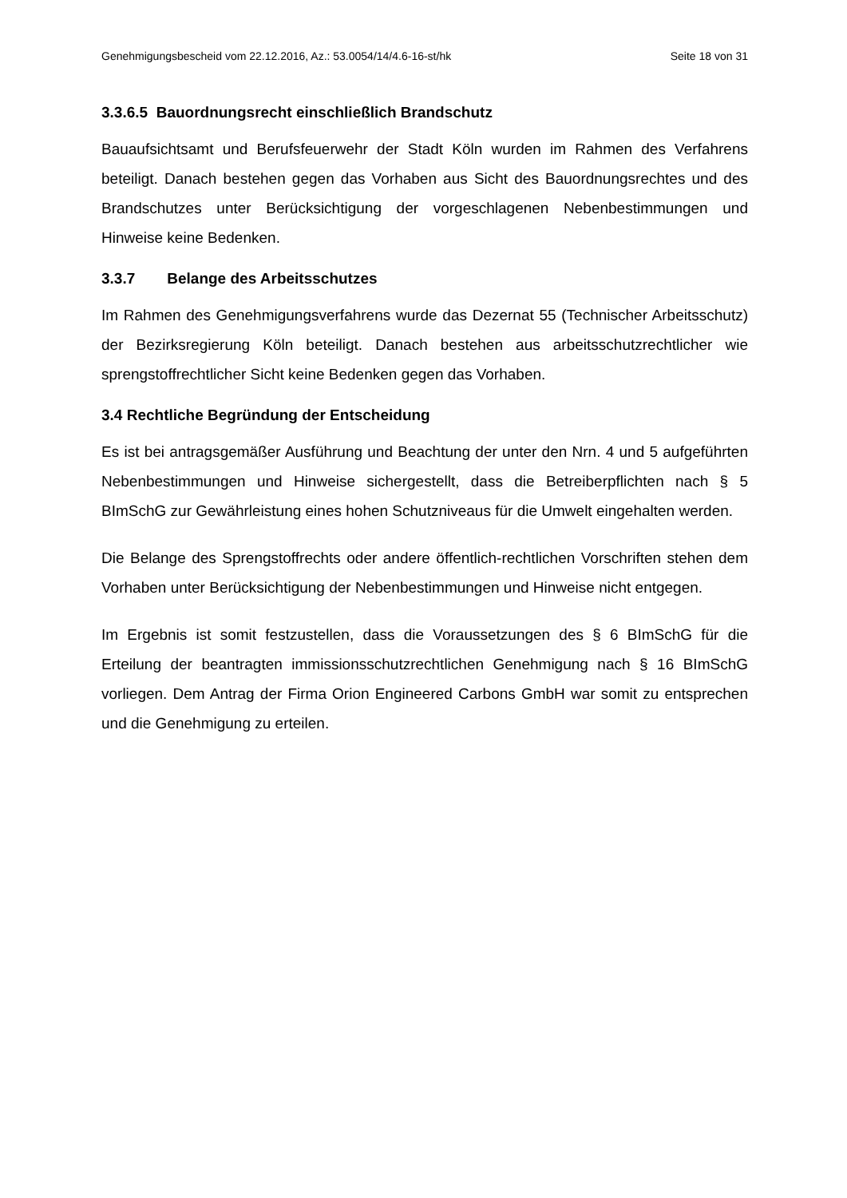Genehmigungsbescheid vom 22.12.2016, Az.: 53.0054/14/4.6-16-st/hk Seite 18 von 31
3.3.6.5 Bauordnungsrecht einschließlich Brandschutz
Bauaufsichtsamt und Berufsfeuerwehr der Stadt Köln wurden im Rahmen des Verfahrens beteiligt. Danach bestehen gegen das Vorhaben aus Sicht des Bauordnungsrechtes und des Brandschutzes unter Berücksichtigung der vorgeschlagenen Nebenbestimmungen und Hinweise keine Bedenken.
3.3.7 Belange des Arbeitsschutzes
Im Rahmen des Genehmigungsverfahrens wurde das Dezernat 55 (Technischer Arbeitsschutz) der Bezirksregierung Köln beteiligt. Danach bestehen aus arbeitsschutzrechtlicher wie sprengstoffrechtlicher Sicht keine Bedenken gegen das Vorhaben.
3.4 Rechtliche Begründung der Entscheidung
Es ist bei antragsgemäßer Ausführung und Beachtung der unter den Nrn. 4 und 5 aufgeführten Nebenbestimmungen und Hinweise sichergestellt, dass die Betreiberpflichten nach § 5 BImSchG zur Gewährleistung eines hohen Schutzniveaus für die Umwelt eingehalten werden.
Die Belange des Sprengstoffrechts oder andere öffentlich-rechtlichen Vorschriften stehen dem Vorhaben unter Berücksichtigung der Nebenbestimmungen und Hinweise nicht entgegen.
Im Ergebnis ist somit festzustellen, dass die Voraussetzungen des § 6 BImSchG für die Erteilung der beantragten immissionsschutzrechtlichen Genehmigung nach § 16 BImSchG vorliegen. Dem Antrag der Firma Orion Engineered Carbons GmbH war somit zu entsprechen und die Genehmigung zu erteilen.